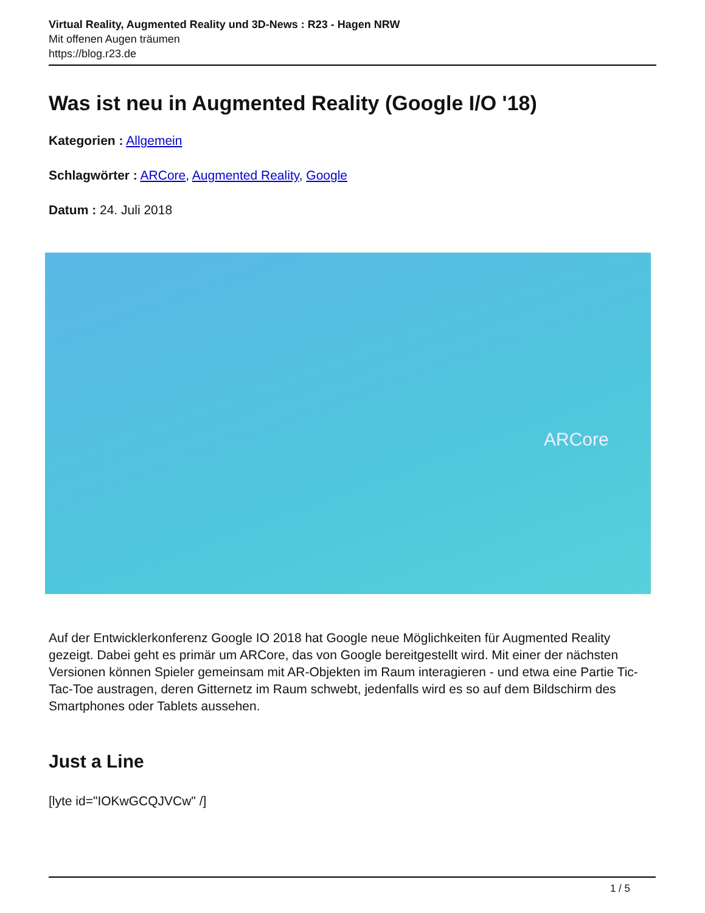Virtual Reality, Augmented Reality und 3D-News : R23 - Hagen NRW
Mit offenen Augen träumen
https://blog.r23.de
Was ist neu in Augmented Reality (Google I/O '18)
Kategorien : Allgemein
Schlagwörter : ARCore, Augmented Reality, Google
Datum : 24. Juli 2018
ARCore
Auf der Entwicklerkonferenz Google IO 2018 hat Google neue Möglichkeiten für Augmented Reality gezeigt. Dabei geht es primär um ARCore, das von Google bereitgestellt wird. Mit einer der nächsten Versionen können Spieler gemeinsam mit AR-Objekten im Raum interagieren - und etwa eine Partie Tic-Tac-Toe austragen, deren Gitternetz im Raum schwebt, jedenfalls wird es so auf dem Bildschirm des Smartphones oder Tablets aussehen.
Just a Line
[lyte id="IOKwGCQJVCw" /]
1 / 5